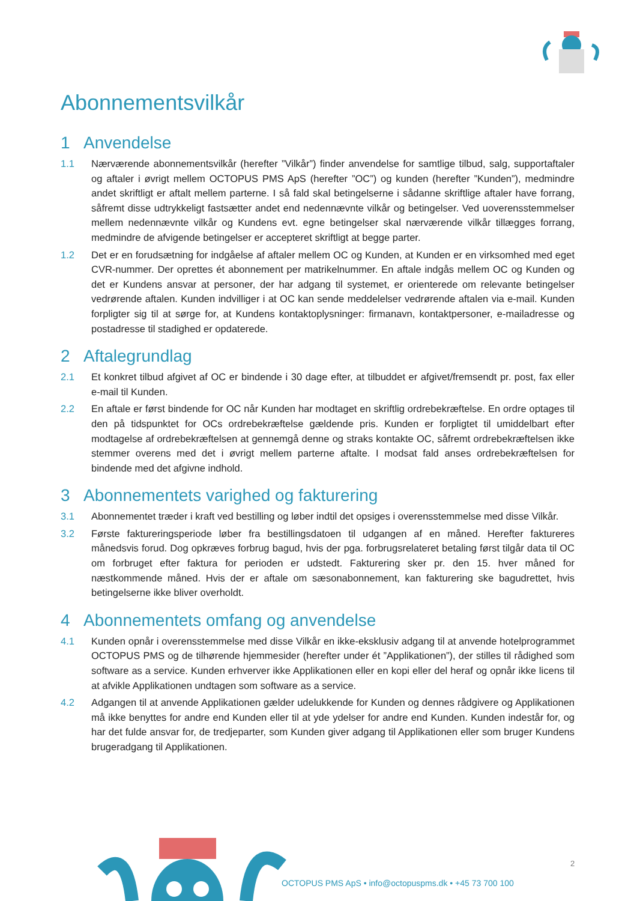Abonnementsvilkår
1 Anvendelse
1.1 Nærværende abonnementsvilkår (herefter ”Vilkår”) finder anvendelse for samtlige tilbud, salg, supportaftaler og aftaler i øvrigt mellem OCTOPUS PMS ApS (herefter ”OC”) og kunden (herefter ”Kunden”), medmindre andet skriftligt er aftalt mellem parterne. I så fald skal betingelserne i sådanne skriftlige aftaler have forrang, såfremt disse udtrykkeligt fastsætter andet end nedennævnte vilkår og betingelser. Ved uoverensstemmelser mellem nedennævnte vilkår og Kundens evt. egne betingelser skal nærværende vilkår tillægges forrang, medmindre de afvigende betingelser er accepteret skriftligt at begge parter.
1.2 Det er en forudsætning for indgåelse af aftaler mellem OC og Kunden, at Kunden er en virksomhed med eget CVR-nummer. Der oprettes ét abonnement per matrikelnummer. En aftale indgås mellem OC og Kunden og det er Kundens ansvar at personer, der har adgang til systemet, er orienterede om relevante betingelser vedrørende aftalen. Kunden indvilliger i at OC kan sende meddelelser vedrørende aftalen via e-mail. Kunden forpligter sig til at sørge for, at Kundens kontaktoplysninger: firmanavn, kontaktpersoner, e-mailadresse og postadresse til stadighed er opdaterede.
2 Aftalegrundlag
2.1 Et konkret tilbud afgivet af OC er bindende i 30 dage efter, at tilbuddet er afgivet/fremsendt pr. post, fax eller e-mail til Kunden.
2.2 En aftale er først bindende for OC når Kunden har modtaget en skriftlig ordrebekræftelse. En ordre optages til den på tidspunktet for OCs ordrebekræftelse gældende pris. Kunden er forpligtet til umiddelbart efter modtagelse af ordrebekræftelsen at gennemgå denne og straks kontakte OC, såfremt ordrebekræftelsen ikke stemmer overens med det i øvrigt mellem parterne aftalte. I modsat fald anses ordrebekræftelsen for bindende med det afgivne indhold.
3 Abonnementets varighed og fakturering
3.1 Abonnementet træder i kraft ved bestilling og løber indtil det opsiges i overensstemmelse med disse Vilkår.
3.2 Første faktureringsperiode løber fra bestillingsdatoen til udgangen af en måned. Herefter faktureres månedsvis forud. Dog opkræves forbrug bagud, hvis der pga. forbrugsrelateret betaling først tilgår data til OC om forbruget efter faktura for perioden er udstedt. Fakturering sker pr. den 15. hver måned for næstkommende måned. Hvis der er aftale om sæsonabonnement, kan fakturering ske bagudrettet, hvis betingelserne ikke bliver overholdt.
4 Abonnementets omfang og anvendelse
4.1 Kunden opnår i overensstemmelse med disse Vilkår en ikke-eksklusiv adgang til at anvende hotelprogrammet OCTOPUS PMS og de tilhørende hjemmesider (herefter under ét ”Applikationen”), der stilles til rådighed som software as a service. Kunden erhverver ikke Applikationen eller en kopi eller del heraf og opnår ikke licens til at afvikle Applikationen undtagen som software as a service.
4.2 Adgangen til at anvende Applikationen gælder udelukkende for Kunden og dennes rådgivere og Applikationen må ikke benyttes for andre end Kunden eller til at yde ydelser for andre end Kunden. Kunden indestår for, og har det fulde ansvar for, de tredjeparter, som Kunden giver adgang til Applikationen eller som bruger Kundens brugeradgang til Applikationen.
2
OCTOPUS PMS ApS • info@octopuspms.dk • +45 73 700 100